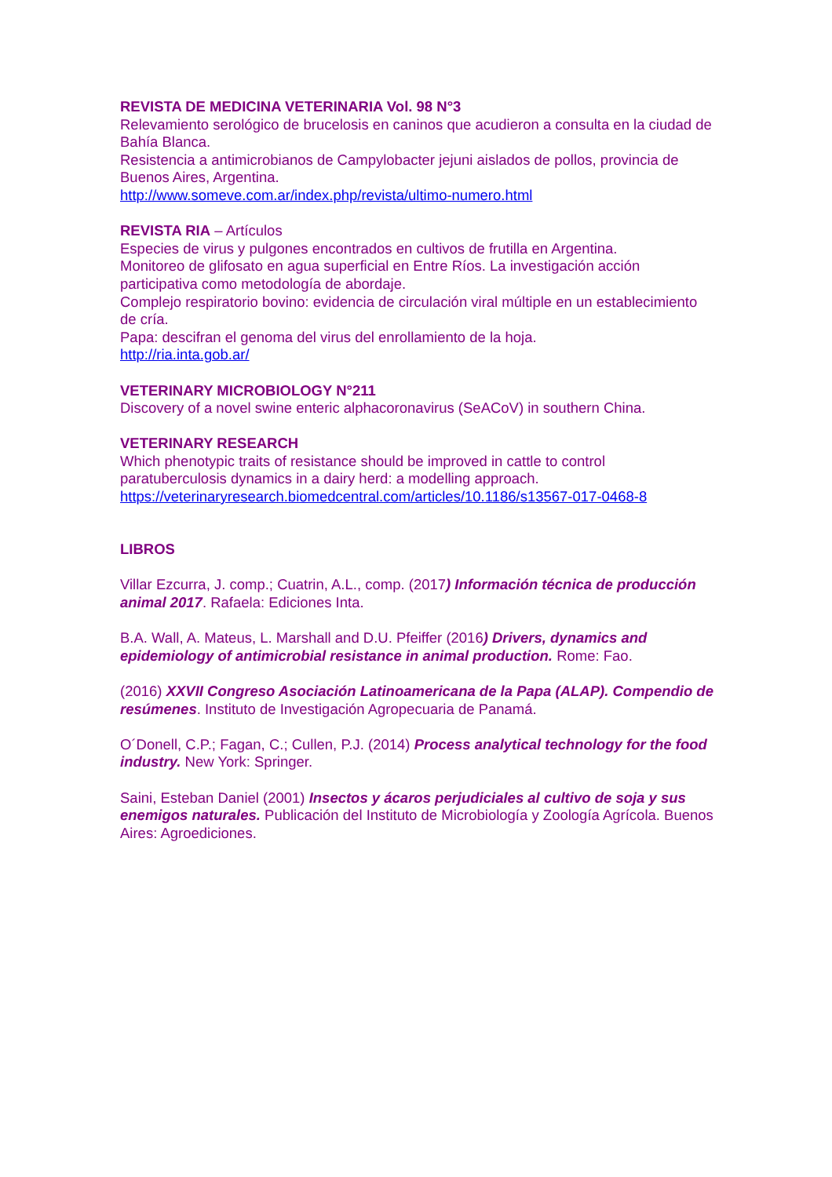REVISTA DE MEDICINA VETERINARIA Vol. 98 N°3
Relevamiento serológico de brucelosis en caninos que acudieron a consulta en la ciudad de Bahía Blanca.
Resistencia a antimicrobianos de Campylobacter jejuni aislados de pollos, provincia de Buenos Aires, Argentina.
http://www.someve.com.ar/index.php/revista/ultimo-numero.html
REVISTA RIA – Artículos
Especies de virus y pulgones encontrados en cultivos de frutilla en Argentina.
Monitoreo de glifosato en agua superficial en Entre Ríos. La investigación acción participativa como metodología de abordaje.
Complejo respiratorio bovino: evidencia de circulación viral múltiple en un establecimiento de cría.
Papa: descifran el genoma del virus del enrollamiento de la hoja.
http://ria.inta.gob.ar/
VETERINARY MICROBIOLOGY N°211
Discovery of a novel swine enteric alphacoronavirus (SeACoV) in southern China.
VETERINARY RESEARCH
Which phenotypic traits of resistance should be improved in cattle to control paratuberculosis dynamics in a dairy herd: a modelling approach.
https://veterinaryresearch.biomedcentral.com/articles/10.1186/s13567-017-0468-8
LIBROS
Villar Ezcurra, J. comp.; Cuatrin, A.L., comp. (2017) Información técnica de producción animal 2017. Rafaela: Ediciones Inta.
B.A. Wall, A. Mateus, L. Marshall and D.U. Pfeiffer (2016) Drivers, dynamics and epidemiology of antimicrobial resistance in animal production. Rome: Fao.
(2016) XXVII Congreso Asociación Latinoamericana de la Papa (ALAP). Compendio de resúmenes. Instituto de Investigación Agropecuaria de Panamá.
O´Donell, C.P.; Fagan, C.; Cullen, P.J. (2014) Process analytical technology for the food industry. New York: Springer.
Saini, Esteban Daniel (2001) Insectos y ácaros perjudiciales al cultivo de soja y sus enemigos naturales. Publicación del Instituto de Microbiología y Zoología Agrícola. Buenos Aires: Agroediciones.